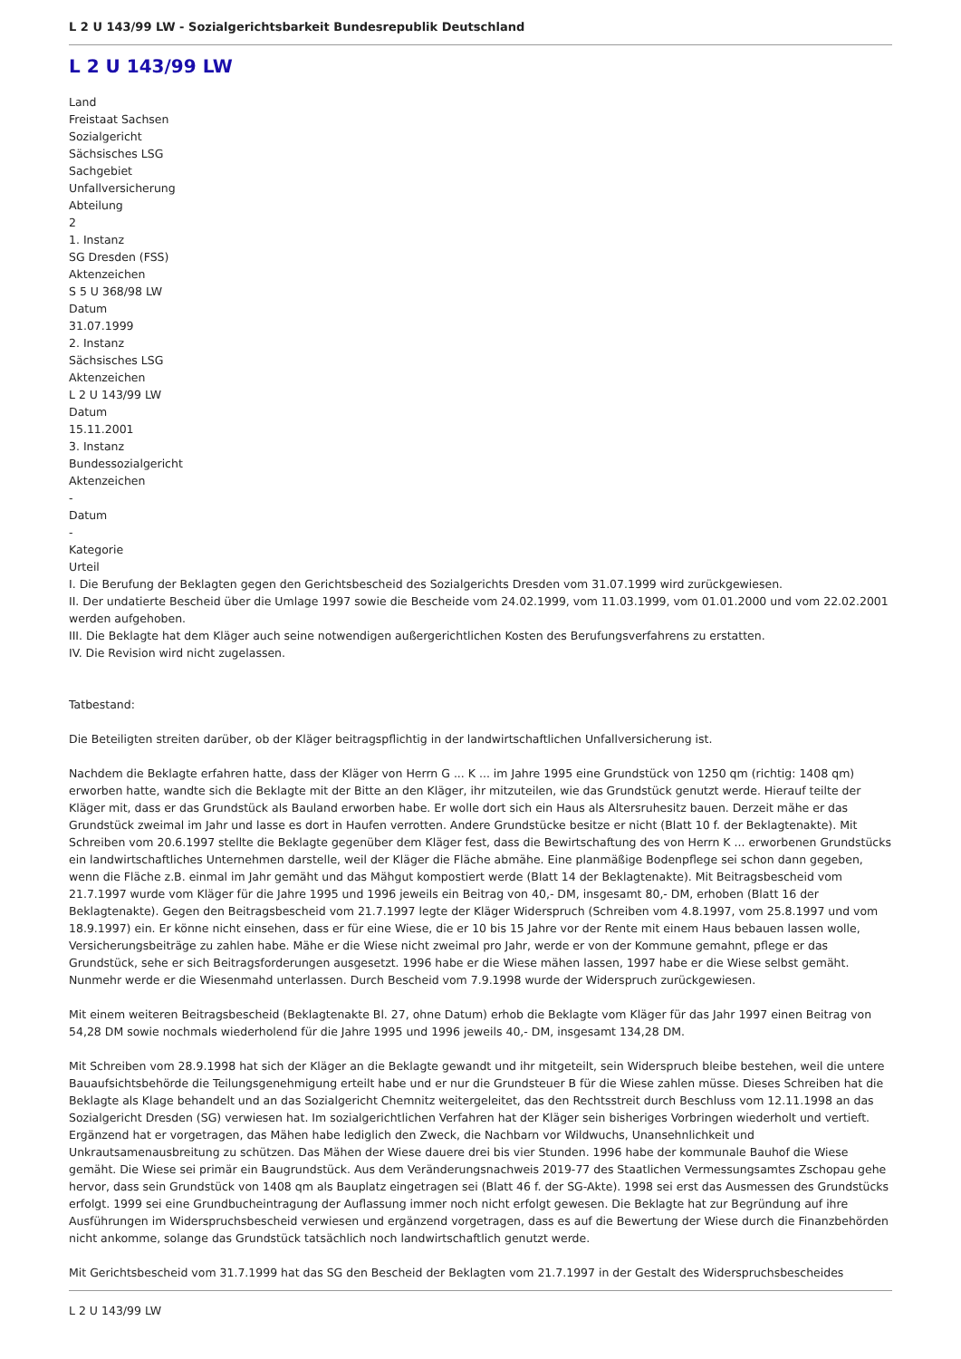L 2 U 143/99 LW - Sozialgerichtsbarkeit Bundesrepublik Deutschland
L 2 U 143/99 LW
Land
Freistaat Sachsen
Sozialgericht
Sächsisches LSG
Sachgebiet
Unfallversicherung
Abteilung
2
1. Instanz
SG Dresden (FSS)
Aktenzeichen
S 5 U 368/98 LW
Datum
31.07.1999
2. Instanz
Sächsisches LSG
Aktenzeichen
L 2 U 143/99 LW
Datum
15.11.2001
3. Instanz
Bundessozialgericht
Aktenzeichen
-
Datum
-
Kategorie
Urteil
I. Die Berufung der Beklagten gegen den Gerichtsbescheid des Sozialgerichts Dresden vom 31.07.1999 wird zurückgewiesen.
II. Der undatierte Bescheid über die Umlage 1997 sowie die Bescheide vom 24.02.1999, vom 11.03.1999, vom 01.01.2000 und vom 22.02.2001 werden aufgehoben.
III. Die Beklagte hat dem Kläger auch seine notwendigen außergerichtlichen Kosten des Berufungsverfahrens zu erstatten.
IV. Die Revision wird nicht zugelassen.
Tatbestand:
Die Beteiligten streiten darüber, ob der Kläger beitragspflichtig in der landwirtschaftlichen Unfallversicherung ist.
Nachdem die Beklagte erfahren hatte, dass der Kläger von Herrn G ... K ... im Jahre 1995 eine Grundstück von 1250 qm (richtig: 1408 qm) erworben hatte, wandte sich die Beklagte mit der Bitte an den Kläger, ihr mitzuteilen, wie das Grundstück genutzt werde. Hierauf teilte der Kläger mit, dass er das Grundstück als Bauland erworben habe. Er wolle dort sich ein Haus als Altersruhesitz bauen. Derzeit mähe er das Grundstück zweimal im Jahr und lasse es dort in Haufen verrotten. Andere Grundstücke besitze er nicht (Blatt 10 f. der Beklagtenakte). Mit Schreiben vom 20.6.1997 stellte die Beklagte gegenüber dem Kläger fest, dass die Bewirtschaftung des von Herrn K ... erworbenen Grundstücks ein landwirtschaftliches Unternehmen darstelle, weil der Kläger die Fläche abmähe. Eine planmäßige Bodenpflege sei schon dann gegeben, wenn die Fläche z.B. einmal im Jahr gemäht und das Mähgut kompostiert werde (Blatt 14 der Beklagtenakte). Mit Beitragsbescheid vom 21.7.1997 wurde vom Kläger für die Jahre 1995 und 1996 jeweils ein Beitrag von 40,- DM, insgesamt 80,- DM, erhoben (Blatt 16 der Beklagtenakte). Gegen den Beitragsbescheid vom 21.7.1997 legte der Kläger Widerspruch (Schreiben vom 4.8.1997, vom 25.8.1997 und vom 18.9.1997) ein. Er könne nicht einsehen, dass er für eine Wiese, die er 10 bis 15 Jahre vor der Rente mit einem Haus bebauen lassen wolle, Versicherungsbeiträge zu zahlen habe. Mähe er die Wiese nicht zweimal pro Jahr, werde er von der Kommune gemahnt, pflege er das Grundstück, sehe er sich Beitragsforderungen ausgesetzt. 1996 habe er die Wiese mähen lassen, 1997 habe er die Wiese selbst gemäht. Nunmehr werde er die Wiesenmahd unterlassen. Durch Bescheid vom 7.9.1998 wurde der Widerspruch zurückgewiesen.
Mit einem weiteren Beitragsbescheid (Beklagtenakte Bl. 27, ohne Datum) erhob die Beklagte vom Kläger für das Jahr 1997 einen Beitrag von 54,28 DM sowie nochmals wiederholend für die Jahre 1995 und 1996 jeweils 40,- DM, insgesamt 134,28 DM.
Mit Schreiben vom 28.9.1998 hat sich der Kläger an die Beklagte gewandt und ihr mitgeteilt, sein Widerspruch bleibe bestehen, weil die untere Bauaufsichtsbehörde die Teilungsgenehmigung erteilt habe und er nur die Grundsteuer B für die Wiese zahlen müsse. Dieses Schreiben hat die Beklagte als Klage behandelt und an das Sozialgericht Chemnitz weitergeleitet, das den Rechtsstreit durch Beschluss vom 12.11.1998 an das Sozialgericht Dresden (SG) verwiesen hat. Im sozialgerichtlichen Verfahren hat der Kläger sein bisheriges Vorbringen wiederholt und vertieft. Ergänzend hat er vorgetragen, das Mähen habe lediglich den Zweck, die Nachbarn vor Wildwuchs, Unansehnlichkeit und Unkrautsamenausbreitung zu schützen. Das Mähen der Wiese dauere drei bis vier Stunden. 1996 habe der kommunale Bauhof die Wiese gemäht. Die Wiese sei primär ein Baugrundstück. Aus dem Veränderungsnachweis 2019-77 des Staatlichen Vermessungsamtes Zschopau gehe hervor, dass sein Grundstück von 1408 qm als Bauplatz eingetragen sei (Blatt 46 f. der SG-Akte). 1998 sei erst das Ausmessen des Grundstücks erfolgt. 1999 sei eine Grundbucheintragung der Auflassung immer noch nicht erfolgt gewesen. Die Beklagte hat zur Begründung auf ihre Ausführungen im Widerspruchsbescheid verwiesen und ergänzend vorgetragen, dass es auf die Bewertung der Wiese durch die Finanzbehörden nicht ankomme, solange das Grundstück tatsächlich noch landwirtschaftlich genutzt werde.
Mit Gerichtsbescheid vom 31.7.1999 hat das SG den Bescheid der Beklagten vom 21.7.1997 in der Gestalt des Widerspruchsbescheides
L 2 U 143/99 LW